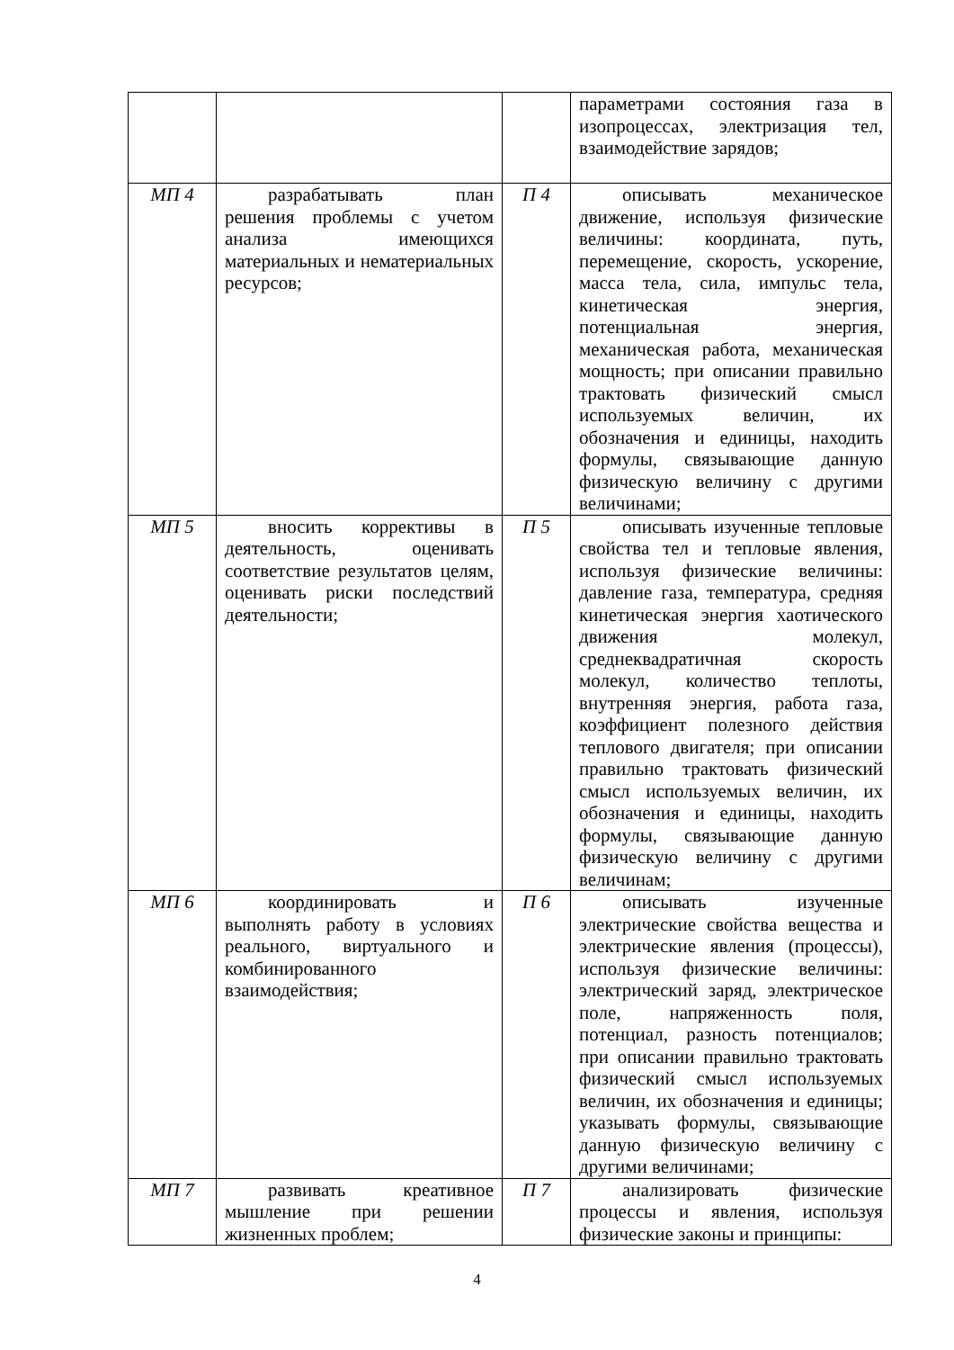| | | | параметрами состояния газа в изопроцессах, электризация тел, взаимодействие зарядов; |
| МП 4 | разрабатывать план решения проблемы с учетом анализа имеющихся материальных и нематериальных ресурсов; | П 4 | описывать механическое движение, используя физические величины: координата, путь, перемещение, скорость, ускорение, масса тела, сила, импульс тела, кинетическая энергия, потенциальная энергия, механическая работа, механическая мощность; при описании правильно трактовать физический смысл используемых величин, их обозначения и единицы, находить формулы, связывающие данную физическую величину с другими величинами; |
| МП 5 | вносить коррективы в деятельность, оценивать соответствие результатов целям, оценивать риски последствий деятельности; | П 5 | описывать изученные тепловые свойства тел и тепловые явления, используя физические величины: давление газа, температура, средняя кинетическая энергия хаотического движения молекул, среднеквадратичная скорость молекул, количество теплоты, внутренняя энергия, работа газа, коэффициент полезного действия теплового двигателя; при описании правильно трактовать физический смысл используемых величин, их обозначения и единицы, находить формулы, связывающие данную физическую величину с другими величинам; |
| МП 6 | координировать и выполнять работу в условиях реального, виртуального и комбинированного взаимодействия; | П 6 | описывать изученные электрические свойства вещества и электрические явления (процессы), используя физические величины: электрический заряд, электрическое поле, напряженность поля, потенциал, разность потенциалов; при описании правильно трактовать физический смысл используемых величин, их обозначения и единицы; указывать формулы, связывающие данную физическую величину с другими величинами; |
| МП 7 | развивать креативное мышление при решении жизненных проблем; | П 7 | анализировать физические процессы и явления, используя физические законы и принципы: |
4